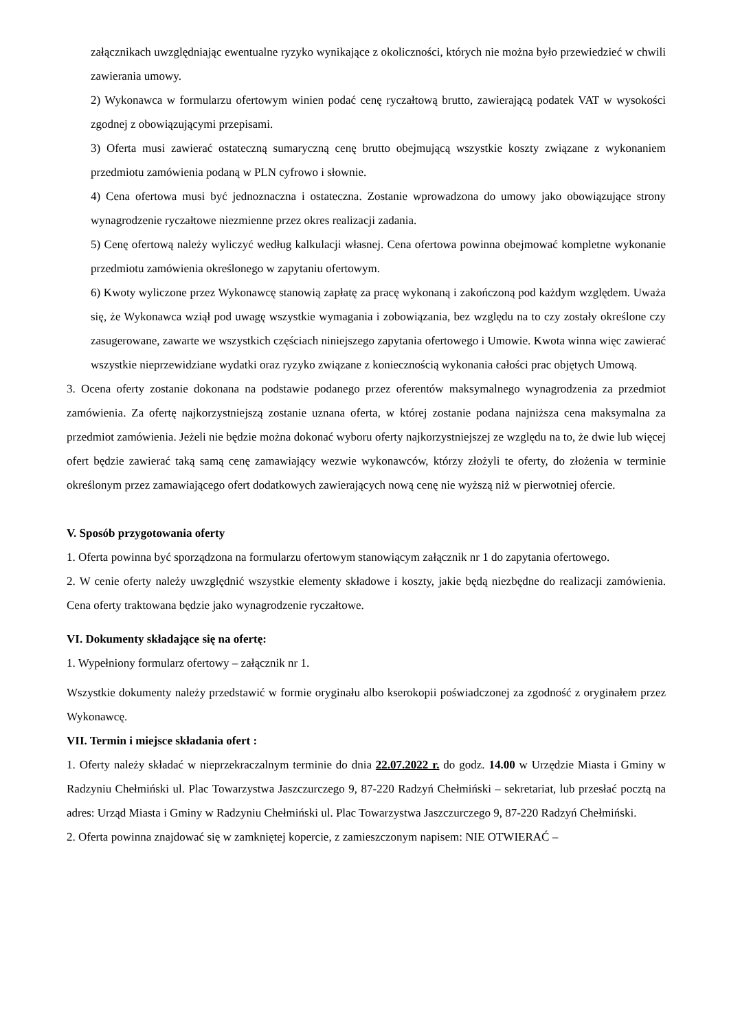załącznikach uwzględniając ewentualne ryzyko wynikające z okoliczności, których nie można było przewiedzieć w chwili zawierania umowy.
2) Wykonawca w formularzu ofertowym winien podać cenę ryczałtową brutto, zawierającą podatek VAT w wysokości zgodnej z obowiązującymi przepisami.
3) Oferta musi zawierać ostateczną sumaryczną cenę brutto obejmującą wszystkie koszty związane z wykonaniem przedmiotu zamówienia podaną w PLN cyfrowo i słownie.
4) Cena ofertowa musi być jednoznaczna i ostateczna. Zostanie wprowadzona do umowy jako obowiązujące strony wynagrodzenie ryczałtowe niezmienne przez okres realizacji zadania.
5) Cenę ofertową należy wyliczyć według kalkulacji własnej. Cena ofertowa powinna obejmować kompletne wykonanie przedmiotu zamówienia określonego w zapytaniu ofertowym.
6) Kwoty wyliczone przez Wykonawcę stanowią zapłatę za pracę wykonaną i zakończoną pod każdym względem. Uważa się, że Wykonawca wziął pod uwagę wszystkie wymagania i zobowiązania, bez względu na to czy zostały określone czy zasugerowane, zawarte we wszystkich częściach niniejszego zapytania ofertowego i Umowie. Kwota winna więc zawierać wszystkie nieprzewidziane wydatki oraz ryzyko związane z koniecznością wykonania całości prac objętych Umową.
3. Ocena oferty zostanie dokonana na podstawie podanego przez oferentów maksymalnego wynagrodzenia za przedmiot zamówienia. Za ofertę najkorzystniejszą zostanie uznana oferta, w której zostanie podana najniższa cena maksymalna za przedmiot zamówienia. Jeżeli nie będzie można dokonać wyboru oferty najkorzystniejszej ze względu na to, że dwie lub więcej ofert będzie zawierać taką samą cenę zamawiający wezwie wykonawców, którzy złożyli te oferty, do złożenia w terminie określonym przez zamawiającego ofert dodatkowych zawierających nową cenę nie wyższą niż w pierwotniej ofercie.
V. Sposób przygotowania oferty
1. Oferta powinna być sporządzona na formularzu ofertowym stanowiącym załącznik nr 1 do zapytania ofertowego.
2. W cenie oferty należy uwzględnić wszystkie elementy składowe i koszty, jakie będą niezbędne do realizacji zamówienia. Cena oferty traktowana będzie jako wynagrodzenie ryczałtowe.
VI. Dokumenty składające się na ofertę:
1. Wypełniony formularz ofertowy – załącznik nr 1.
Wszystkie dokumenty należy przedstawić w formie oryginału albo kserokopii poświadczonej za zgodność z oryginałem przez Wykonawcę.
VII. Termin i miejsce składania ofert :
1. Oferty należy składać w nieprzekraczalnym terminie do dnia 22.07.2022 r. do godz. 14.00 w Urzędzie Miasta i Gminy w Radzyniu Chełmiński ul. Plac Towarzystwa Jaszczurczego 9, 87-220 Radzyń Chełmiński – sekretariat, lub przesłać pocztą na adres: Urząd Miasta i Gminy w Radzyniu Chełmiński ul. Plac Towarzystwa Jaszczurczego 9, 87-220 Radzyń Chełmiński.
2. Oferta powinna znajdować się w zamkniętej kopercie, z zamieszczonym napisem: NIE OTWIERAĆ –